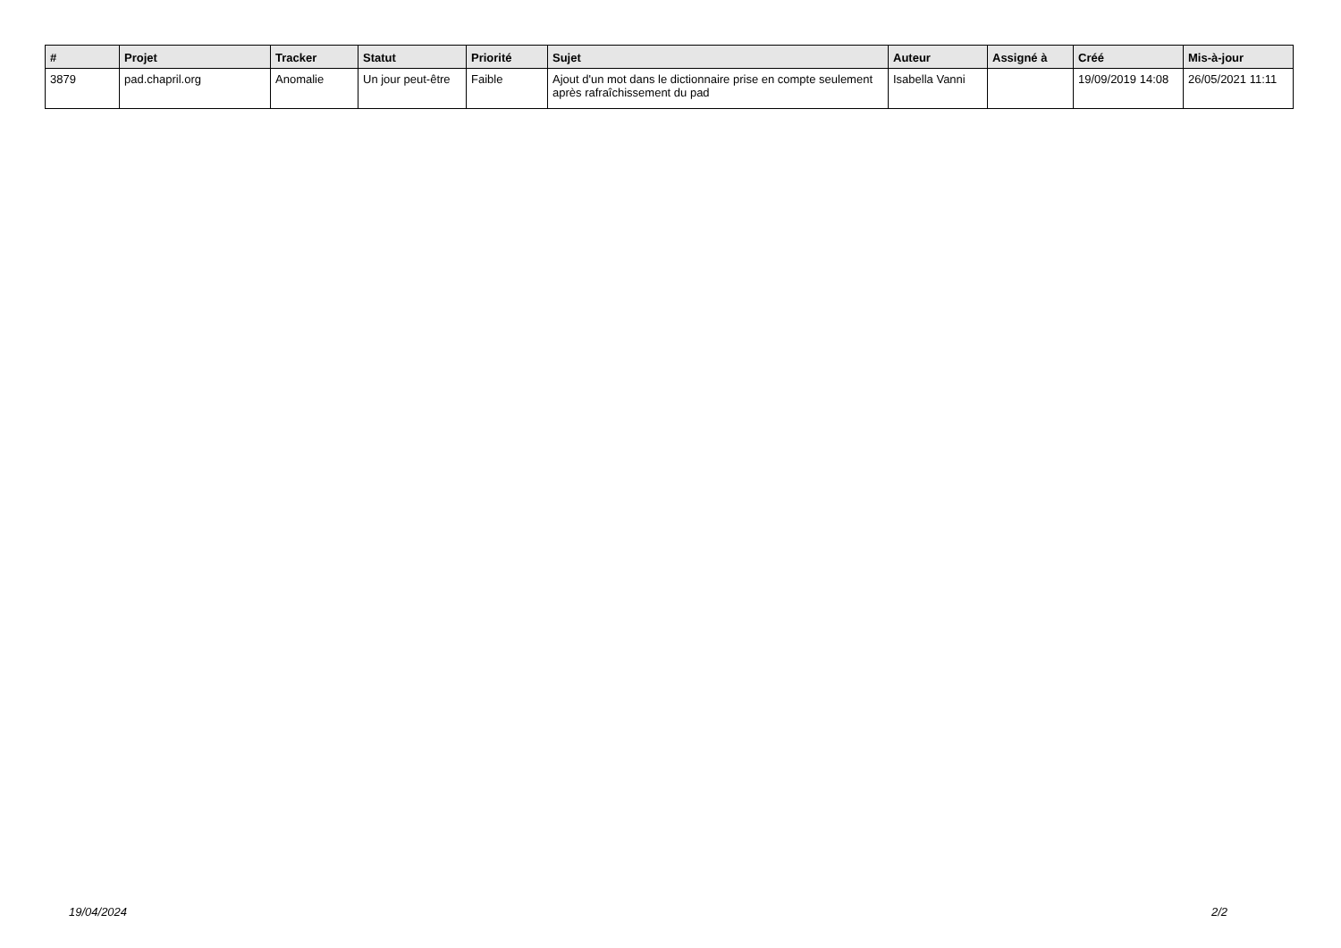| # | Projet | Tracker | Statut | Priorité | Sujet | Auteur | Assigné à | Créé | Mis-à-jour |
| --- | --- | --- | --- | --- | --- | --- | --- | --- | --- |
| 3879 | pad.chapril.org | Anomalie | Un jour peut-être | Faible | Ajout d'un mot dans le dictionnaire prise en compte seulement après rafraîchissement du pad | Isabella Vanni | | 19/09/2019 14:08 | 26/05/2021 11:11 |
19/04/2024 2/2